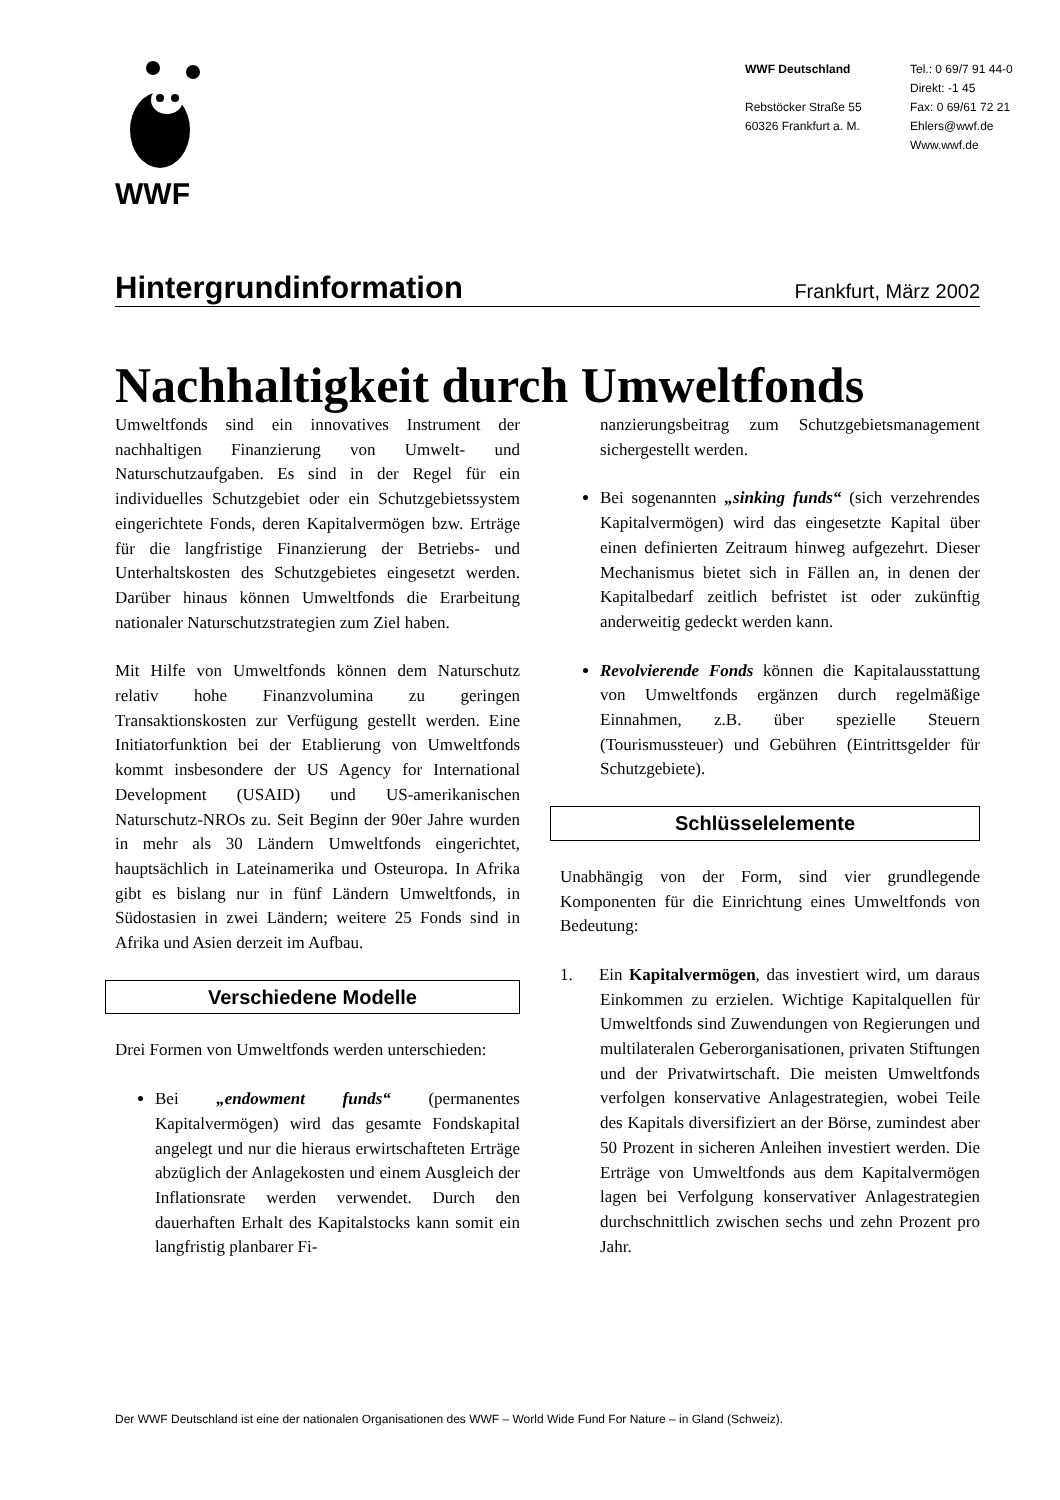WWF
WWF Deutschland
Rebstöcker Straße 55
60326 Frankfurt a. M.
Tel.: 0 69/7 91 44-0
Direkt: -1 45
Fax: 0 69/61 72 21
Ehlers@wwf.de
Www.wwf.de
Hintergrundinformation
Frankfurt, März 2002
Nachhaltigkeit durch Umweltfonds
Umweltfonds sind ein innovatives Instrument der nachhaltigen Finanzierung von Umwelt- und Naturschutzaufgaben. Es sind in der Regel für ein individuelles Schutzgebiet oder ein Schutzgebietssystem eingerichtete Fonds, deren Kapitalvermögen bzw. Erträge für die langfristige Finanzierung der Betriebs- und Unterhaltskosten des Schutzgebietes eingesetzt werden. Darüber hinaus können Umweltfonds die Erarbeitung nationaler Naturschutzstrategien zum Ziel haben.
Mit Hilfe von Umweltfonds können dem Naturschutz relativ hohe Finanzvolumina zu geringen Transaktionskosten zur Verfügung gestellt werden. Eine Initiatorfunktion bei der Etablierung von Umweltfonds kommt insbesondere der US Agency for International Development (USAID) und US-amerikanischen Naturschutz-NROs zu. Seit Beginn der 90er Jahre wurden in mehr als 30 Ländern Umweltfonds eingerichtet, hauptsächlich in Lateinamerika und Osteuropa. In Afrika gibt es bislang nur in fünf Ländern Umweltfonds, in Südostasien in zwei Ländern; weitere 25 Fonds sind in Afrika und Asien derzeit im Aufbau.
Verschiedene Modelle
Drei Formen von Umweltfonds werden unterschieden:
Bei „endowment funds“ (permanentes Kapitalvermögen) wird das gesamte Fondskapital angelegt und nur die hieraus erwirtschafteten Erträge abzüglich der Anlagekosten und einem Ausgleich der Inflationsrate werden verwendet. Durch den dauerhaften Erhalt des Kapitalstocks kann somit ein langfristig planbarer Fi-
nanzierungsbeitrag zum Schutzgebietsmanagement sichergestellt werden.
Bei sogenannten „sinking funds“ (sich verzehrendes Kapitalvermögen) wird das eingesetzte Kapital über einen definierten Zeitraum hinweg aufgezehrt. Dieser Mechanismus bietet sich in Fällen an, in denen der Kapitalbedarf zeitlich befristet ist oder zukünftig anderweitig gedeckt werden kann.
Revolvierende Fonds können die Kapitalausstattung von Umweltfonds ergänzen durch regelmäßige Einnahmen, z.B. über spezielle Steuern (Tourismussteuer) und Gebühren (Eintrittsgelder für Schutzgebiete).
Schlüsselelemente
Unabhängig von der Form, sind vier grundlegende Komponenten für die Einrichtung eines Umweltfonds von Bedeutung:
1. Ein Kapitalvermögen, das investiert wird, um daraus Einkommen zu erzielen. Wichtige Kapitalquellen für Umweltfonds sind Zuwendungen von Regierungen und multilateralen Geberorganisationen, privaten Stiftungen und der Privatwirtschaft. Die meisten Umweltfonds verfolgen konservative Anlagestrategien, wobei Teile des Kapitals diversifiziert an der Börse, zumindest aber 50 Prozent in sicheren Anleihen investiert werden. Die Erträge von Umweltfonds aus dem Kapitalvermögen lagen bei Verfolgung konservativer Anlagestrategien durchschnittlich zwischen sechs und zehn Prozent pro Jahr.
Der WWF Deutschland ist eine der nationalen Organisationen des WWF – World Wide Fund For Nature – in Gland (Schweiz).